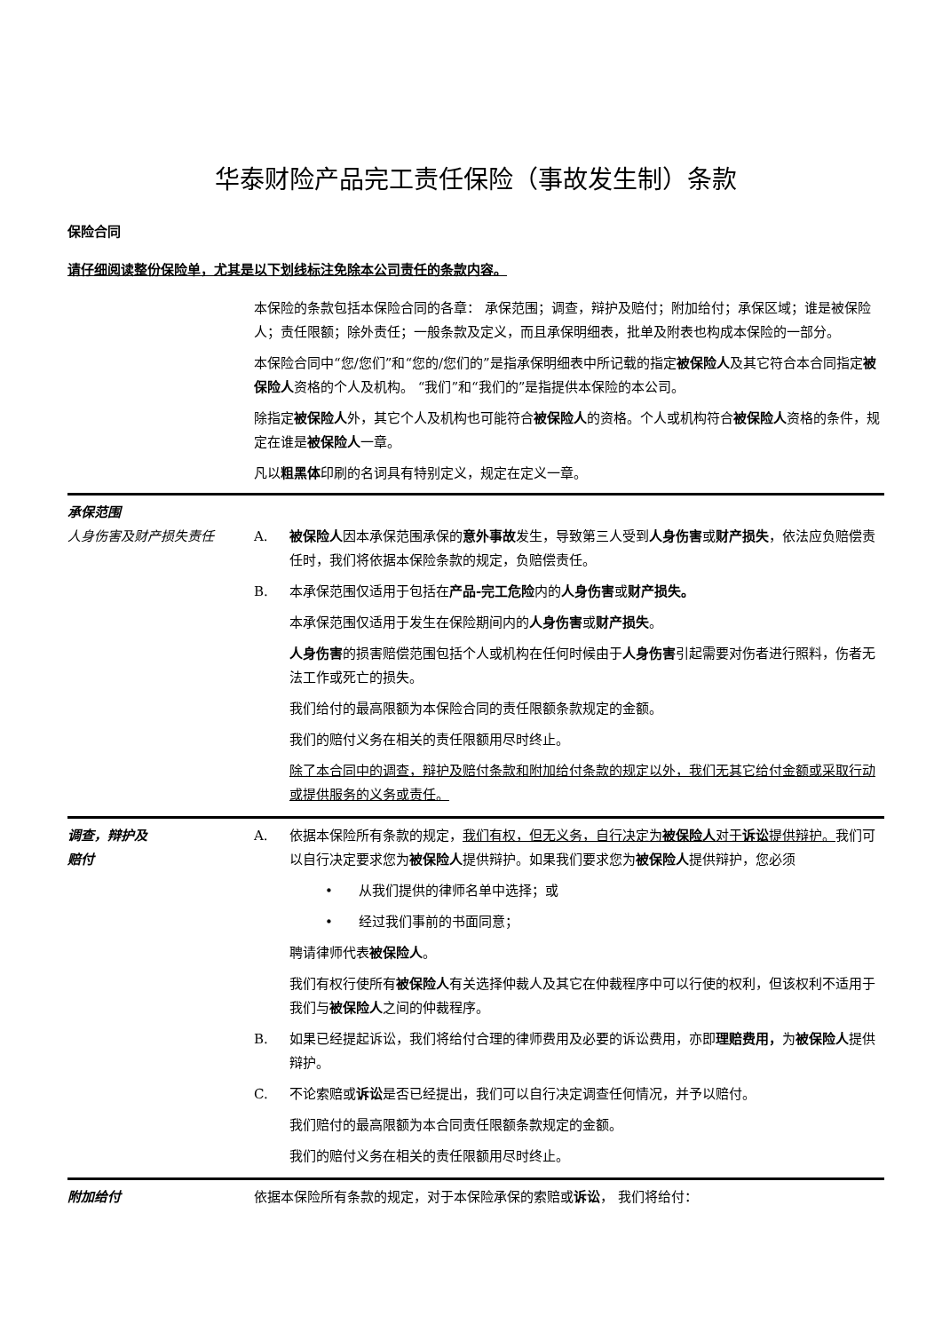华泰财险产品完工责任保险（事故发生制）条款
保险合同
请仔细阅读整份保险单，尤其是以下划线标注免除本公司责任的条款内容。
本保险的条款包括本保险合同的各章： 承保范围；调查，辩护及赔付；附加给付；承保区域；谁是被保险人；责任限额；除外责任；一般条款及定义，而且承保明细表，批单及附表也构成本保险的一部分。
本保险合同中“您/您们”和“您的/您们的”是指承保明细表中所记载的指定被保险人及其它符合本合同指定被保险人资格的个人及机构。 “我们”和“我们的”是指提供本保险的本公司。
除指定被保险人外，其它个人及机构也可能符合被保险人的资格。个人或机构符合被保险人资格的条件，规定在谁是被保险人一章。
凡以粗黑体印刷的名词具有特别定义，规定在定义一章。
承保范围
人身伤害及财产损失责任
A. 被保险人因本承保范围承保的意外事故发生，导致第三人受到人身伤害或财产损失，依法应负赔偿责任时，我们将依据本保险条款的规定，负赔偿责任。
B. 本承保范围仅适用于包括在产品-完工危险内的人身伤害或财产损失。
本承保范围仅适用于发生在保险期间内的人身伤害或财产损失。
人身伤害的损害赔偿范围包括个人或机构在任何时候由于人身伤害引起需要对伤者进行照料，伤者无法工作或死亡的损失。
我们给付的最高限额为本保险合同的责任限额条款规定的金额。
我们的赔付义务在相关的责任限额用尽时终止。
除了本合同中的调查，辩护及赔付条款和附加给付条款的规定以外，我们无其它给付金额或采取行动或提供服务的义务或责任。
调查，辩护及
赔付
A. 依据本保险所有条款的规定，我们有权，但无义务，自行决定为被保险人对于诉讼提供辩护。我们可以自行决定要求您为被保险人提供辩护。如果我们要求您为被保险人提供辩护，您必须
• 从我们提供的律师名单中选择；或
• 经过我们事前的书面同意；
聘请律师代表被保险人。
我们有权行使所有被保险人有关选择仲裁人及其它在仲裁程序中可以行使的权利，但该权利不适用于我们与被保险人之间的仲裁程序。
B. 如果已经提起诉讼，我们将给付合理的律师费用及必要的诉讼费用，亦即理赔费用，为被保险人提供辩护。
C. 不论索赔或诉讼是否已经提出，我们可以自行决定调查任何情况，并予以赔付。
我们赔付的最高限额为本合同责任限额条款规定的金额。
我们的赔付义务在相关的责任限额用尽时终止。
附加给付 依据本保险所有条款的规定，对于本保险承保的索赔或诉讼， 我们将给付：